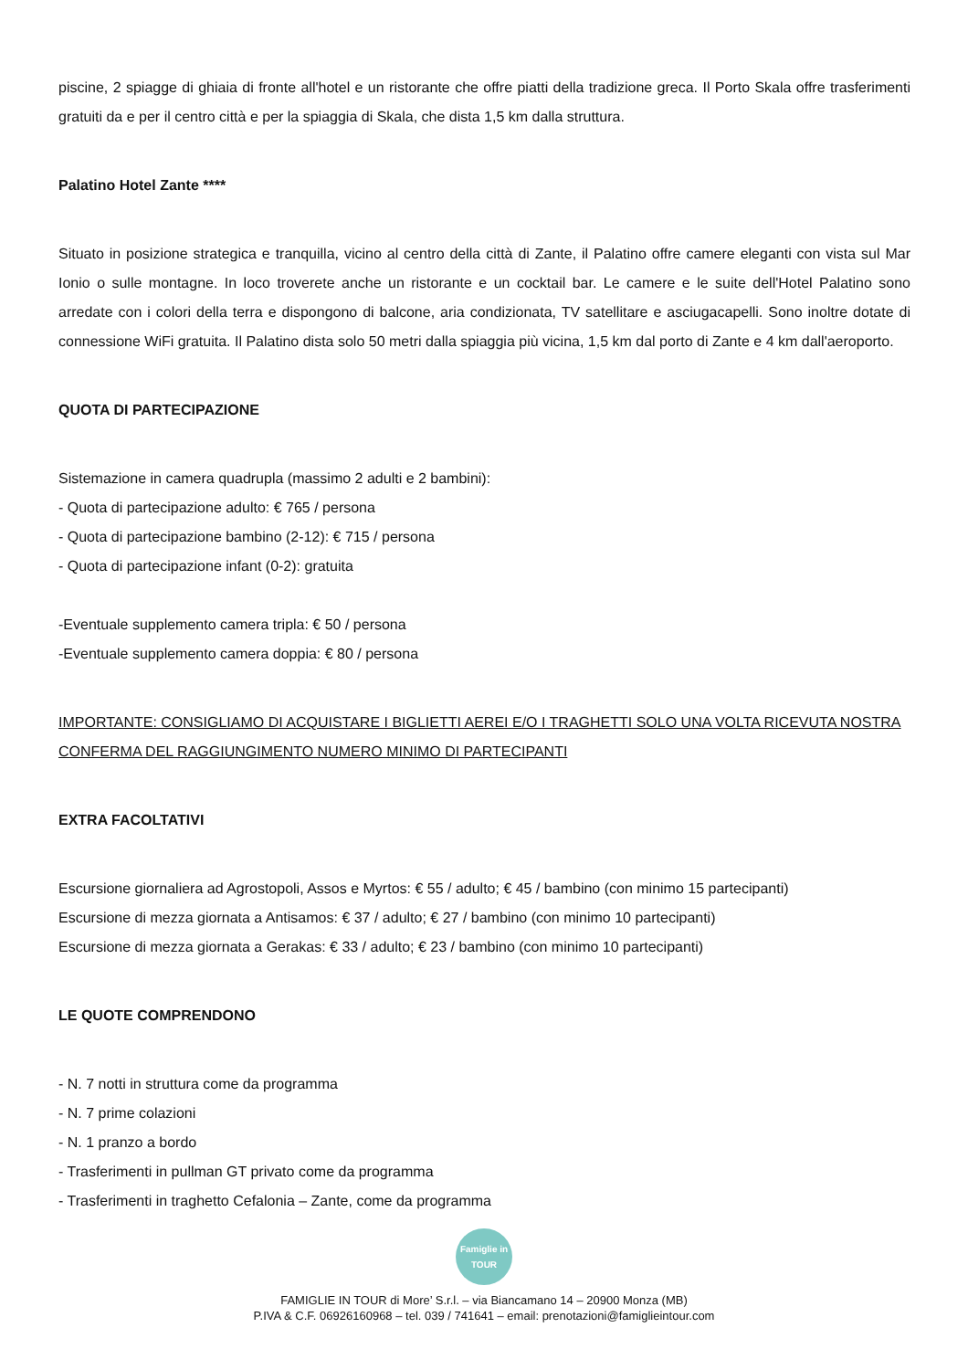piscine, 2 spiagge di ghiaia di fronte all'hotel e un ristorante che offre piatti della tradizione greca. Il Porto Skala offre trasferimenti gratuiti da e per il centro città e per la spiaggia di Skala, che dista 1,5 km dalla struttura.
Palatino Hotel Zante ****
Situato in posizione strategica e tranquilla, vicino al centro della città di Zante, il Palatino offre camere eleganti con vista sul Mar Ionio o sulle montagne. In loco troverete anche un ristorante e un cocktail bar. Le camere e le suite dell'Hotel Palatino sono arredate con i colori della terra e dispongono di balcone, aria condizionata, TV satellitare e asciugacapelli. Sono inoltre dotate di connessione WiFi gratuita. Il Palatino dista solo 50 metri dalla spiaggia più vicina, 1,5 km dal porto di Zante e 4 km dall'aeroporto.
QUOTA DI PARTECIPAZIONE
Sistemazione in camera quadrupla (massimo 2 adulti e 2 bambini):
- Quota di partecipazione adulto: € 765 / persona
- Quota di partecipazione bambino (2-12): € 715 / persona
- Quota di partecipazione infant (0-2): gratuita
-Eventuale supplemento camera tripla: € 50 / persona
-Eventuale supplemento camera doppia: € 80 / persona
IMPORTANTE: CONSIGLIAMO DI ACQUISTARE I BIGLIETTI AEREI E/O I TRAGHETTI SOLO UNA VOLTA RICEVUTA NOSTRA CONFERMA DEL RAGGIUNGIMENTO NUMERO MINIMO DI PARTECIPANTI
EXTRA FACOLTATIVI
Escursione giornaliera ad Agrostopoli, Assos e Myrtos: € 55 / adulto; € 45 / bambino (con minimo 15 partecipanti)
Escursione di mezza giornata a Antisamos: € 37 / adulto; € 27 / bambino (con minimo 10 partecipanti)
Escursione di mezza giornata a Gerakas: € 33 / adulto; € 23 / bambino (con minimo 10 partecipanti)
LE QUOTE COMPRENDONO
- N. 7 notti in struttura come da programma
- N. 7 prime colazioni
- N. 1 pranzo a bordo
- Trasferimenti in pullman GT privato come da programma
- Trasferimenti in traghetto Cefalonia – Zante, come da programma
Famiglie in TOUR
FAMIGLIE IN TOUR di More’ S.r.l. – via Biancamano 14 – 20900 Monza (MB)
P.IVA & C.F. 06926160968 – tel. 039 / 741641 – email: prenotazioni@famiglieintour.com